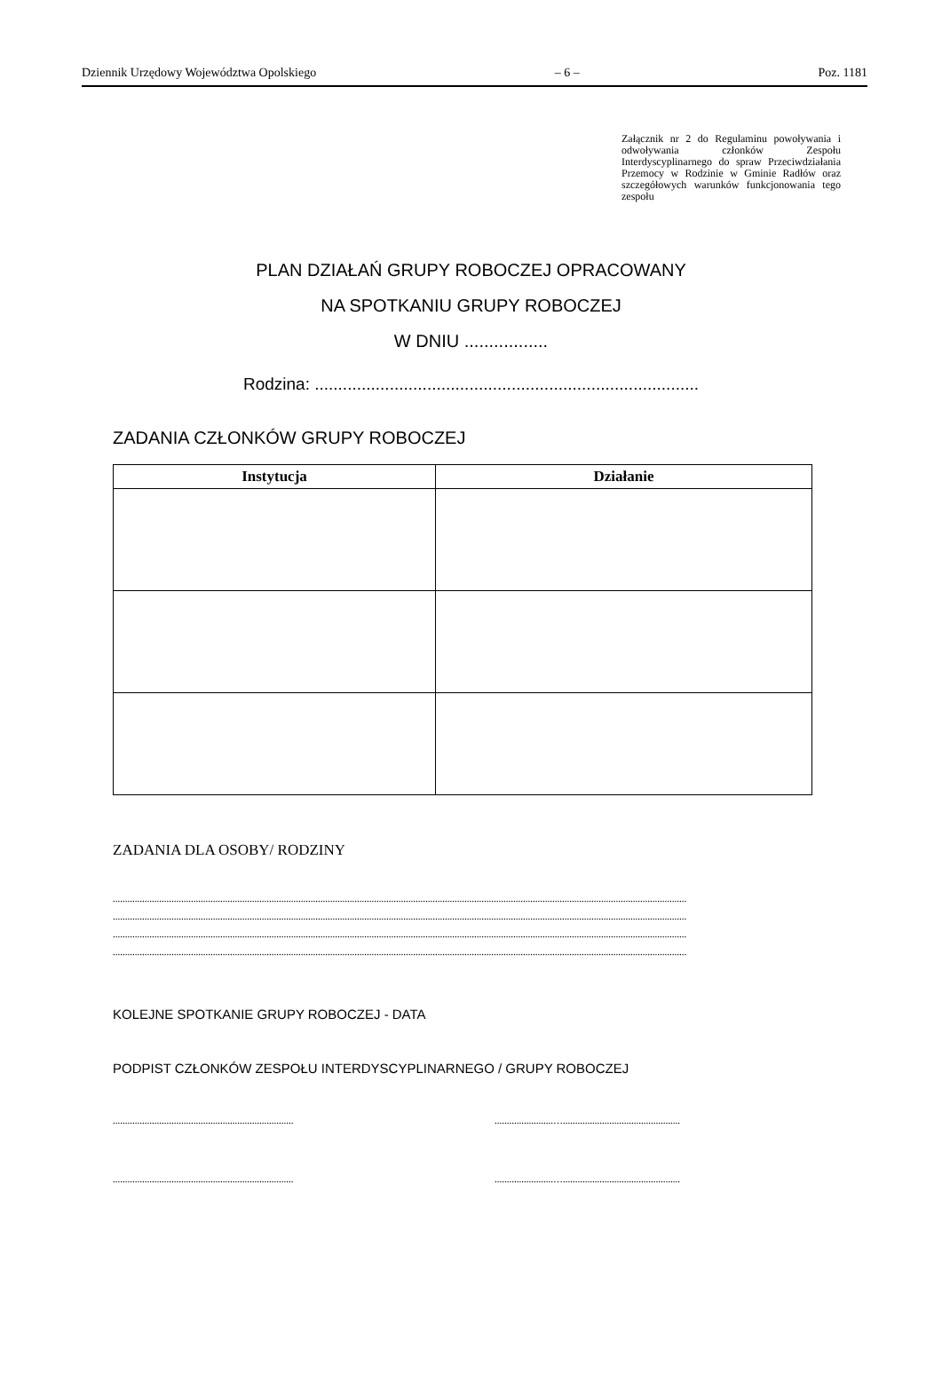Dziennik Urzędowy Województwa Opolskiego – 6 – Poz. 1181
Załącznik nr 2 do Regulaminu powoływania i odwoływania członków Zespołu Interdyscyplinarnego do spraw Przeciwdziałania Przemocy w Rodzinie w Gminie Radłów oraz szczegółowych warunków funkcjonowania tego zespołu
PLAN DZIAŁAŃ GRUPY ROBOCZEJ OPRACOWANY
NA SPOTKANIU GRUPY ROBOCZEJ
W DNIU .................
Rodzina: ..................................................................................
ZADANIA CZŁONKÓW GRUPY ROBOCZEJ
| Instytucja | Działanie |
| --- | --- |
ZADANIA DLA OSOBY/ RODZINY
...........................................................................................................................................................................................................................................
...........................................................................................................................................................................................................................................
...........................................................................................................................................................................................................................................
...........................................................................................................................................................................................................................................
KOLEJNE SPOTKANIE GRUPY ROBOCZEJ - DATA
PODPIST CZŁONKÓW ZESPOŁU INTERDYSCYPLINARNEGO / GRUPY ROBOCZEJ
..........................................................................
........................…................................................
..........................................................................
........................…................................................